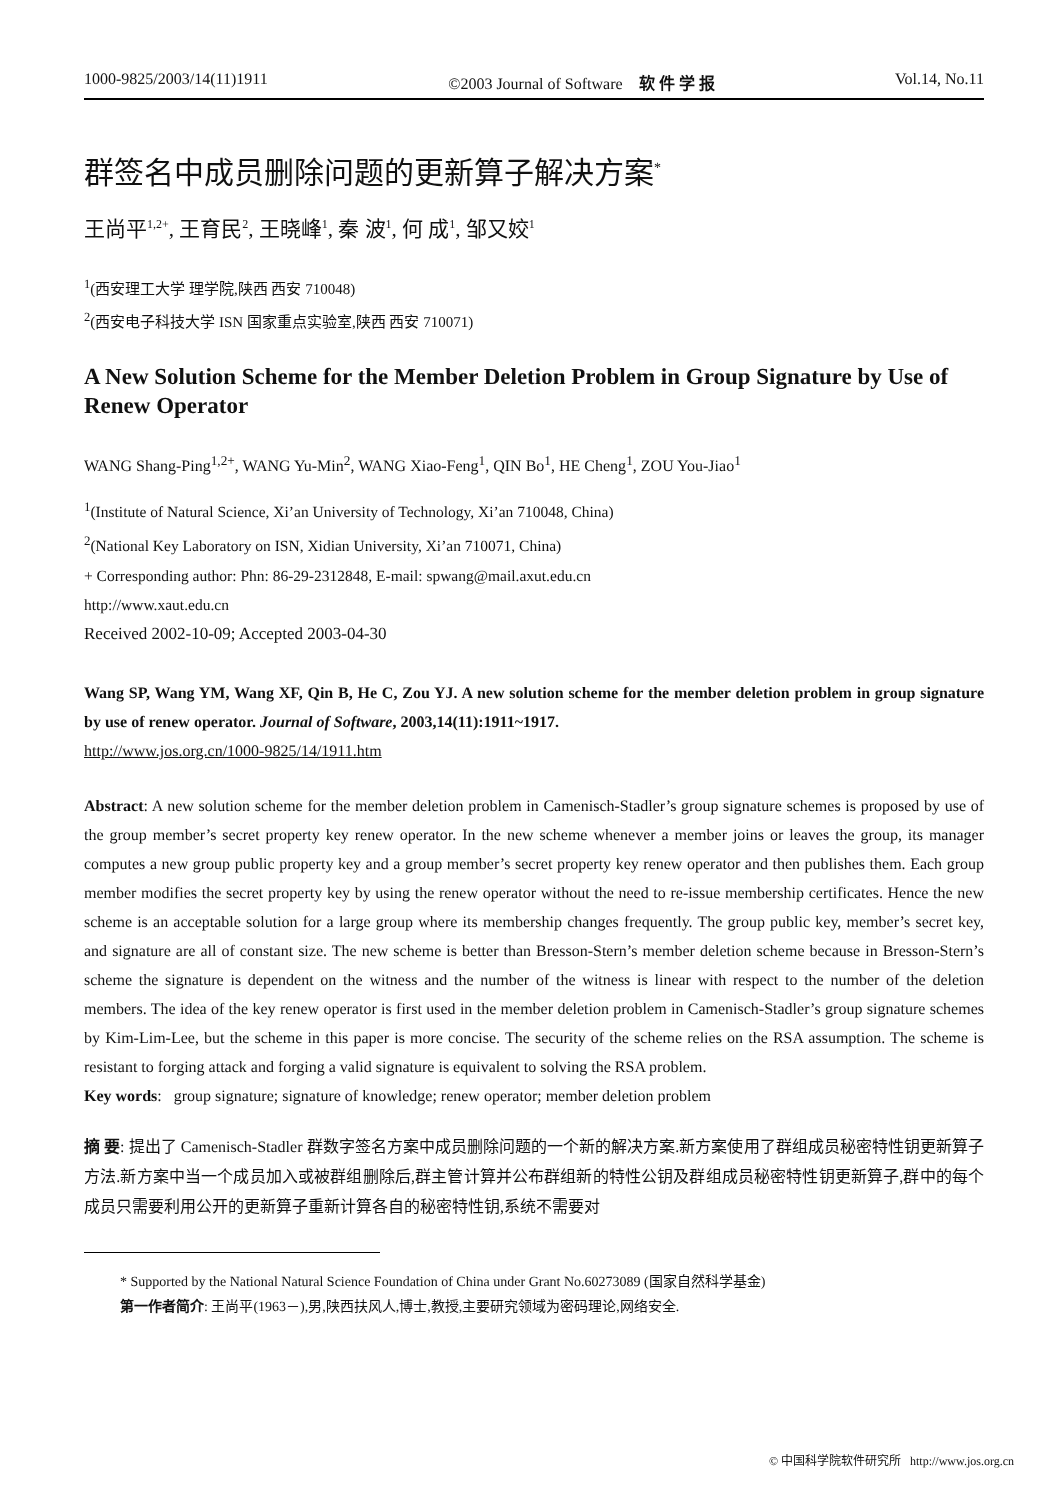1000-9825/2003/14(11)1911 ©2003 Journal of Software　软 件 学 报 Vol.14, No.11
群签名中成员删除问题的更新算子解决方案<sup>*</sup>
王尚平<sup>1,2+</sup>, 王育民<sup>2</sup>, 王晓峰<sup>1</sup>, 秦 波<sup>1</sup>, 何 成<sup>1</sup>, 邹又姣<sup>1</sup>
<sup>1</sup> (西安理工大学 理学院,陕西 西安 710048)
<sup>2</sup> (西安电子科技大学 ISN 国家重点实验室,陕西 西安 710071)
A New Solution Scheme for the Member Deletion Problem in Group Signature by Use of Renew Operator
WANG Shang-Ping<sup>1,2+</sup>, WANG Yu-Min<sup>2</sup>, WANG Xiao-Feng<sup>1</sup>, QIN Bo<sup>1</sup>, HE Cheng<sup>1</sup>, ZOU You-Jiao<sup>1</sup>
<sup>1</sup> (Institute of Natural Science, Xi’an University of Technology, Xi’an 710048, China)
<sup>2</sup> (National Key Laboratory on ISN, Xidian University, Xi’an 710071, China)
+ Corresponding author: Phn: 86-29-2312848, E-mail: spwang@mail.axut.edu.cn
http://www.xaut.edu.cn
Received 2002-10-09; Accepted 2003-04-30
Wang SP, Wang YM, Wang XF, Qin B, He C, Zou YJ. A new solution scheme for the member deletion problem in group signature by use of renew operator. Journal of Software, 2003,14(11):1911~1917.
http://www.jos.org.cn/1000-9825/14/1911.htm
Abstract: A new solution scheme for the member deletion problem in Camenisch-Stadler’s group signature schemes is proposed by use of the group member’s secret property key renew operator. In the new scheme whenever a member joins or leaves the group, its manager computes a new group public property key and a group member’s secret property key renew operator and then publishes them. Each group member modifies the secret property key by using the renew operator without the need to re-issue membership certificates. Hence the new scheme is an acceptable solution for a large group where its membership changes frequently. The group public key, member’s secret key, and signature are all of constant size. The new scheme is better than Bresson-Stern’s member deletion scheme because in Bresson-Stern’s scheme the signature is dependent on the witness and the number of the witness is linear with respect to the number of the deletion members. The idea of the key renew operator is first used in the member deletion problem in Camenisch-Stadler’s group signature schemes by Kim-Lim-Lee, but the scheme in this paper is more concise. The security of the scheme relies on the RSA assumption. The scheme is resistant to forging attack and forging a valid signature is equivalent to solving the RSA problem.
Key words: group signature; signature of knowledge; renew operator; member deletion problem
摘 要: 提出了 Camenisch-Stadler 群数字签名方案中成员删除问题的一个新的解决方案.新方案使用了群组成员秘密特性钥更新算子方法.新方案中当一个成员加入或被群组删除后,群主管计算并公布群组新的特性公钥及群组成员秘密特性钥更新算子,群中的每个成员只需要利用公开的更新算子重新计算各自的秘密特性钥,系统不需要对
* Supported by the National Natural Science Foundation of China under Grant No.60273089 (国家自然科学基金)
第一作者简介: 王尚平(1963－),男,陕西扶风人,博士,教授,主要研究领域为密码理论,网络安全.
© 中国科学院软件研究所 http://www.jos.org.cn